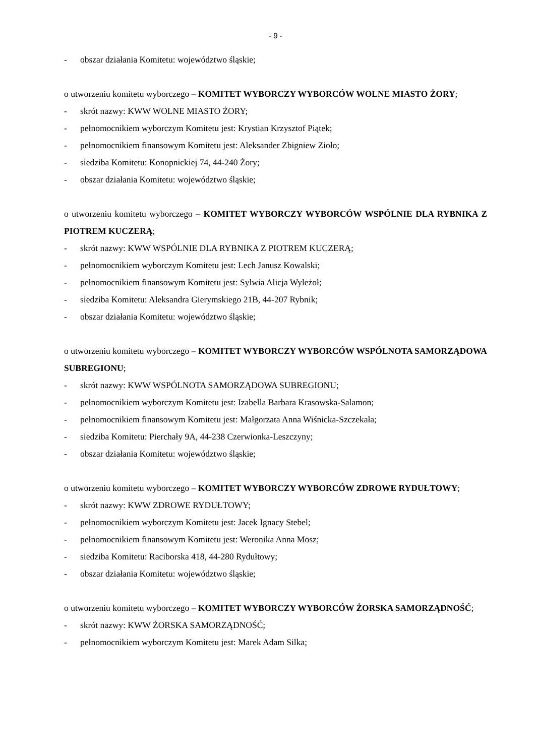- 9 -
- obszar działania Komitetu: województwo śląskie;
o utworzeniu komitetu wyborczego – KOMITET WYBORCZY WYBORCÓW WOLNE MIASTO ŻORY;
- skrót nazwy: KWW WOLNE MIASTO ŻORY;
- pełnomocnikiem wyborczym Komitetu jest: Krystian Krzysztof Piątek;
- pełnomocnikiem finansowym Komitetu jest: Aleksander Zbigniew Zioło;
- siedziba Komitetu: Konopnickiej 74, 44-240 Żory;
- obszar działania Komitetu: województwo śląskie;
o utworzeniu komitetu wyborczego – KOMITET WYBORCZY WYBORCÓW WSPÓLNIE DLA RYBNIKA Z PIOTREM KUCZERĄ;
- skrót nazwy: KWW WSPÓLNIE DLA RYBNIKA Z PIOTREM KUCZERĄ;
- pełnomocnikiem wyborczym Komitetu jest: Lech Janusz Kowalski;
- pełnomocnikiem finansowym Komitetu jest: Sylwia Alicja Wyleżoł;
- siedziba Komitetu: Aleksandra Gierymskiego 21B, 44-207 Rybnik;
- obszar działania Komitetu: województwo śląskie;
o utworzeniu komitetu wyborczego – KOMITET WYBORCZY WYBORCÓW WSPÓLNOTA SAMORZĄDOWA SUBREGIONU;
- skrót nazwy: KWW WSPÓLNOTA SAMORZĄDOWA SUBREGIONU;
- pełnomocnikiem wyborczym Komitetu jest: Izabella Barbara Krasowska-Salamon;
- pełnomocnikiem finansowym Komitetu jest: Małgorzata Anna Wiśnicka-Szczekała;
- siedziba Komitetu: Pierchały 9A, 44-238 Czerwionka-Leszczyny;
- obszar działania Komitetu: województwo śląskie;
o utworzeniu komitetu wyborczego – KOMITET WYBORCZY WYBORCÓW ZDROWE RYDUŁTOWY;
- skrót nazwy: KWW ZDROWE RYDUŁTOWY;
- pełnomocnikiem wyborczym Komitetu jest: Jacek Ignacy Stebel;
- pełnomocnikiem finansowym Komitetu jest: Weronika Anna Mosz;
- siedziba Komitetu: Raciborska 418, 44-280 Rydułtowy;
- obszar działania Komitetu: województwo śląskie;
o utworzeniu komitetu wyborczego – KOMITET WYBORCZY WYBORCÓW ŻORSKA SAMORZĄDNOŚĆ;
- skrót nazwy: KWW ŻORSKA SAMORZĄDNOŚĆ;
- pełnomocnikiem wyborczym Komitetu jest: Marek Adam Silka;